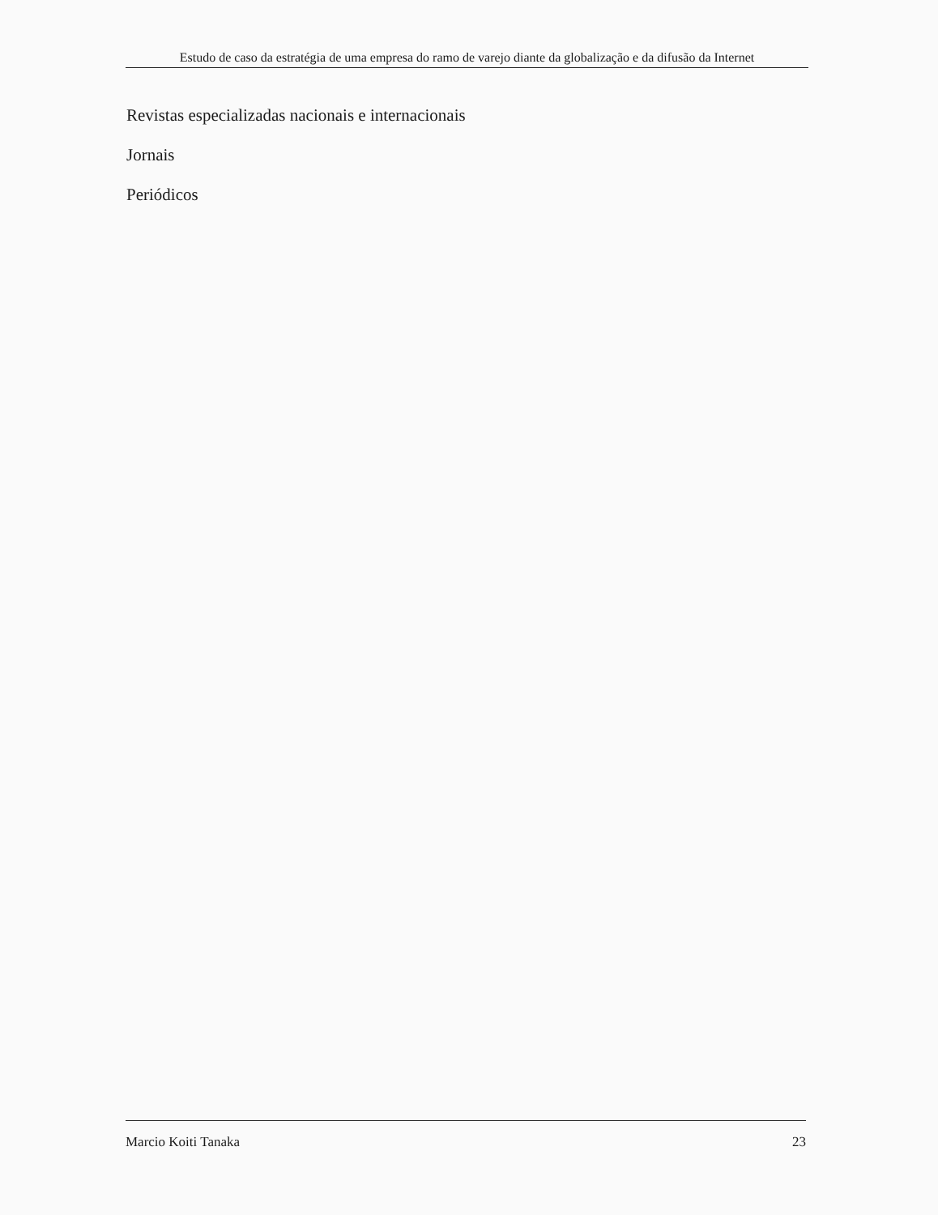Estudo de caso da estratégia de uma empresa do ramo de varejo diante da globalização e da difusão da Internet
Revistas especializadas nacionais e internacionais
Jornais
Periódicos
Marcio Koiti Tanaka 23